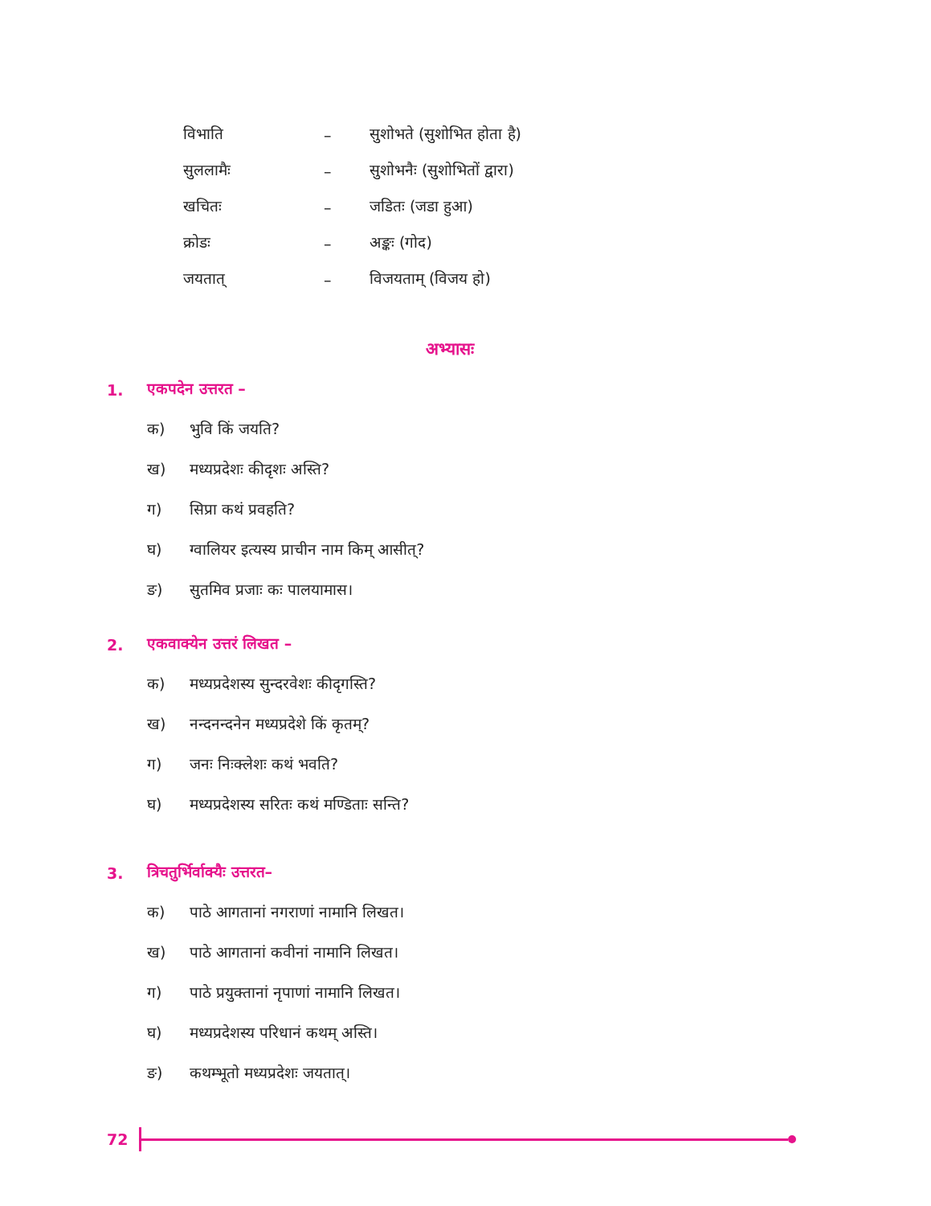| विभाति | – | सुशोभते (सुशोभित होता है) |
| सुललामैः | – | सुशोभनैः (सुशोभितों द्वारा) |
| खचितः | – | जडितः (जडा हुआ) |
| क्रोडः | – | अङ्कः (गोद) |
| जयतात् | – | विजयताम् (विजय हो) |
अभ्यासः
1. एकपदेन उत्तरत –
क) भुवि किं जयति?
ख) मध्यप्रदेशः कीदृशः अस्ति?
ग) सिप्रा कथं प्रवहति?
घ) ग्वालियर इत्यस्य प्राचीन नाम किम् आसीत्?
ङ) सुतमिव प्रजाः कः पालयामास।
2. एकवाक्येन उत्तरं लिखत –
क) मध्यप्रदेशस्य सुन्दरवेशः कीदृगस्ति?
ख) नन्दनन्दनेन मध्यप्रदेशे किं कृतम्?
ग) जनः निःक्लेशः कथं भवति?
घ) मध्यप्रदेशस्य सरितः कथं मण्डिताः सन्ति?
3. त्रिचतुर्भिर्वाक्यैः उत्तरत–
क) पाठे आगतानां नगराणां नामानि लिखत।
ख) पाठे आगतानां कवीनां नामानि लिखत।
ग) पाठे प्रयुक्तानां नृपाणां नामानि लिखत।
घ) मध्यप्रदेशस्य परिधानं कथम् अस्ति।
ङ) कथम्भूतो मध्यप्रदेशः जयतात्।
72